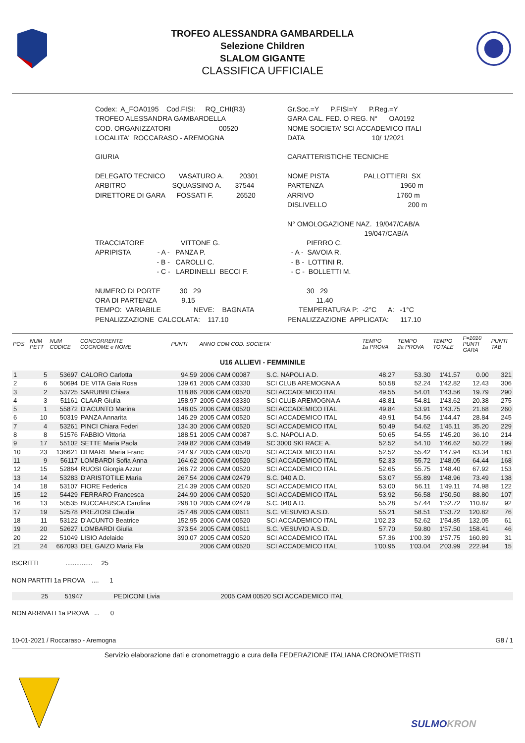TROFEO ALESSANDRA GAMBARDELLA
Selezione Children
SLALOM GIGANTE
CLASSIFICA UFFICIALE
| Codex: A_FOA0195 Cod.FISI: RQ_CHI(R3) | Gr.Soc.=Y P.FISI=Y P.Reg.=Y |
| TROFEO ALESSANDRA GAMBARDELLA | GARA CAL. FED. O REG. N° OA0192 |
| COD. ORGANIZZATORI 00520 | NOME SOCIETA' SCI ACCADEMICO ITALI |
| LOCALITA' ROCCARASO - AREMOGNA | DATA 10/ 1/2021 |
| GIURIA | CARATTERISTICHE TECNICHE |
| DELEGATO TECNICO VASATURO A. 20301 | NOME PISTA PALLOTTIERI SX |
| ARBITRO SQUASSINO A. 37544 | PARTENZA 1960 m |
| DIRETTORE DI GARA FOSSATI F. 26520 | ARRIVO 1760 m |
| | DISLIVELLO 200 m |
| | N° OMOLOGAZIONE NAZ. 19/047/CAB/A 19/047/CAB/A |
| TRACCIATORE VITTONE G. | PIERRO C. |
| APRIPISTA - A - PANZA P. | - A - SAVOIA R. |
| - B - CAROLLI C. | - B - LOTTINI R. |
| - C - LARDINELLI BECCI F. | - C - BOLLETTI M. |
| NUMERO DI PORTE 30 29 | 30 29 |
| ORA DI PARTENZA 9.15 | 11.40 |
| TEMPO: VARIABILE NEVE: BAGNATA | TEMPERATURA P: -2°C A: -1°C |
| PENALIZZAZIONE CALCOLATA: 117.10 | PENALIZZAZIONE APPLICATA: 117.10 |
| POS | NUM PETT | NUM CODICE | CONCORRENTE COGNOME e NOME | PUNTI | ANNO COM COD. SOCIETA' | | TEMPO 1a PROVA | TEMPO 2a PROVA | TEMPO TOTALE | F=1010 PUNTI GARA | PUNTI TAB |
| --- | --- | --- | --- | --- | --- | --- | --- | --- | --- | --- | --- |
| U16 ALLIEVI - FEMMINILE | | | | | | | | | | | |
| 1 | 5 | 53697 | CALORO Carlotta | 94.59 | 2006 CAM 00087 | S.C. NAPOLI A.D. | 48.27 | 53.30 | 1'41.57 | 0.00 | 321 |
| 2 | 6 | 50694 | DE VITA Gaia Rosa | 139.61 | 2005 CAM 03330 | SCI CLUB AREMOGNA A | 50.58 | 52.24 | 1'42.82 | 12.43 | 306 |
| 3 | 2 | 53725 | SARUBBI Chiara | 118.86 | 2006 CAM 00520 | SCI ACCADEMICO ITAL | 49.55 | 54.01 | 1'43.56 | 19.79 | 290 |
| 4 | 3 | 51161 | CLAAR Giulia | 158.97 | 2005 CAM 03330 | SCI CLUB AREMOGNA A | 48.81 | 54.81 | 1'43.62 | 20.38 | 275 |
| 5 | 1 | 55872 | D'ACUNTO Marina | 148.05 | 2006 CAM 00520 | SCI ACCADEMICO ITAL | 49.84 | 53.91 | 1'43.75 | 21.68 | 260 |
| 6 | 10 | 50319 | PANZA Annarita | 146.29 | 2005 CAM 00520 | SCI ACCADEMICO ITAL | 49.91 | 54.56 | 1'44.47 | 28.84 | 245 |
| 7 | 4 | 53261 | PINCI Chiara Federi | 134.30 | 2006 CAM 00520 | SCI ACCADEMICO ITAL | 50.49 | 54.62 | 1'45.11 | 35.20 | 229 |
| 8 | 8 | 51576 | FABBIO Vittoria | 188.51 | 2005 CAM 00087 | S.C. NAPOLI A.D. | 50.65 | 54.55 | 1'45.20 | 36.10 | 214 |
| 9 | 17 | 55102 | SETTE Maria Paola | 249.82 | 2006 CAM 03549 | SC 3000 SKI RACE A. | 52.52 | 54.10 | 1'46.62 | 50.22 | 199 |
| 10 | 23 | 136621 | DI MARE Maria Franc | 247.97 | 2005 CAM 00520 | SCI ACCADEMICO ITAL | 52.52 | 55.42 | 1'47.94 | 63.34 | 183 |
| 11 | 9 | 56117 | LOMBARDI Sofia Anna | 164.62 | 2006 CAM 00520 | SCI ACCADEMICO ITAL | 52.33 | 55.72 | 1'48.05 | 64.44 | 168 |
| 12 | 15 | 52864 | RUOSI Giorgia Azzur | 266.72 | 2006 CAM 00520 | SCI ACCADEMICO ITAL | 52.65 | 55.75 | 1'48.40 | 67.92 | 153 |
| 13 | 14 | 53283 | D'ARISTOTILE Maria | 267.54 | 2006 CAM 02479 | S.C. 040 A.D. | 53.07 | 55.89 | 1'48.96 | 73.49 | 138 |
| 14 | 18 | 53107 | FIORE Federica | 214.39 | 2005 CAM 00520 | SCI ACCADEMICO ITAL | 53.00 | 56.11 | 1'49.11 | 74.98 | 122 |
| 15 | 12 | 54429 | FERRARO Francesca | 244.90 | 2006 CAM 00520 | SCI ACCADEMICO ITAL | 53.92 | 56.58 | 1'50.50 | 88.80 | 107 |
| 16 | 13 | 50535 | BUCCAFUSCA Carolina | 298.10 | 2005 CAM 02479 | S.C. 040 A.D. | 55.28 | 57.44 | 1'52.72 | 110.87 | 92 |
| 17 | 19 | 52578 | PREZIOSI Claudia | 257.48 | 2005 CAM 00611 | S.C. VESUVIO A.S.D. | 55.21 | 58.51 | 1'53.72 | 120.82 | 76 |
| 18 | 11 | 53122 | D'ACUNTO Beatrice | 152.95 | 2006 CAM 00520 | SCI ACCADEMICO ITAL | 1'02.23 | 52.62 | 1'54.85 | 132.05 | 61 |
| 19 | 20 | 52627 | LOMBARDI Giulia | 373.54 | 2005 CAM 00611 | S.C. VESUVIO A.S.D. | 57.70 | 59.80 | 1'57.50 | 158.41 | 46 |
| 20 | 22 | 51049 | LISIO Adelaide | 390.07 | 2005 CAM 00520 | SCI ACCADEMICO ITAL | 57.36 | 1'00.39 | 1'57.75 | 160.89 | 31 |
| 21 | 24 | 667093 | DEL GAIZO Maria Fla | | 2006 CAM 00520 | SCI ACCADEMICO ITAL | 1'00.95 | 1'03.04 | 2'03.99 | 222.94 | 15 |
ISCRITTI ............... 25
NON PARTITI 1a PROVA .... 1
| | 25 | 51947 | PEDICONI Livia | 2005 CAM 00520 SCI ACCADEMICO ITAL |
NON ARRIVATI 1a PROVA ... 0
10-01-2021 / Roccaraso - Aremogna G8 / 1
Servizio elaborazione dati e cronometraggio a cura della FEDERAZIONE ITALIANA CRONOMETRISTI
SULMOKRON